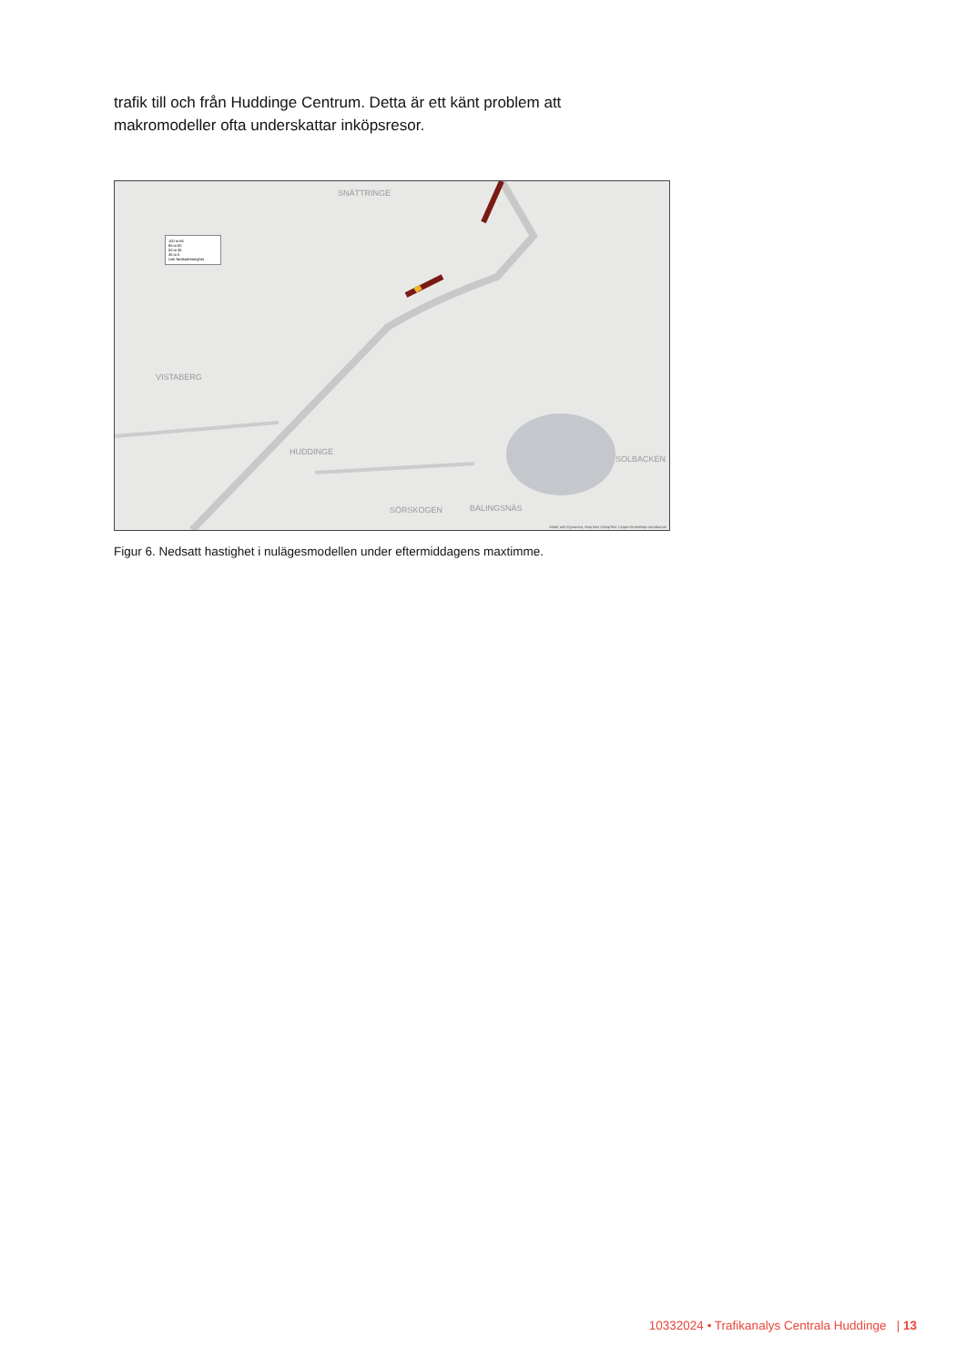trafik till och från Huddinge Centrum. Detta är ett känt problem att makromodeller ofta underskattar inköpsresor.
SNÄTTRINGE
VISTABERG
HUDDINGE
SOLBACKEN
SÖRSKOGEN BALINGSNÄS
100 to 65
65 to 50
50 to 35
35 to 0
Link NedsattHastighet
Made with Dynameq. Map tiles ©MapTiler ©OpenStreetMap contributors
Figur 6. Nedsatt hastighet i nulägesmodellen under eftermiddagens maxtimme.
10332024 • Trafikanalys Centrala Huddinge | 13